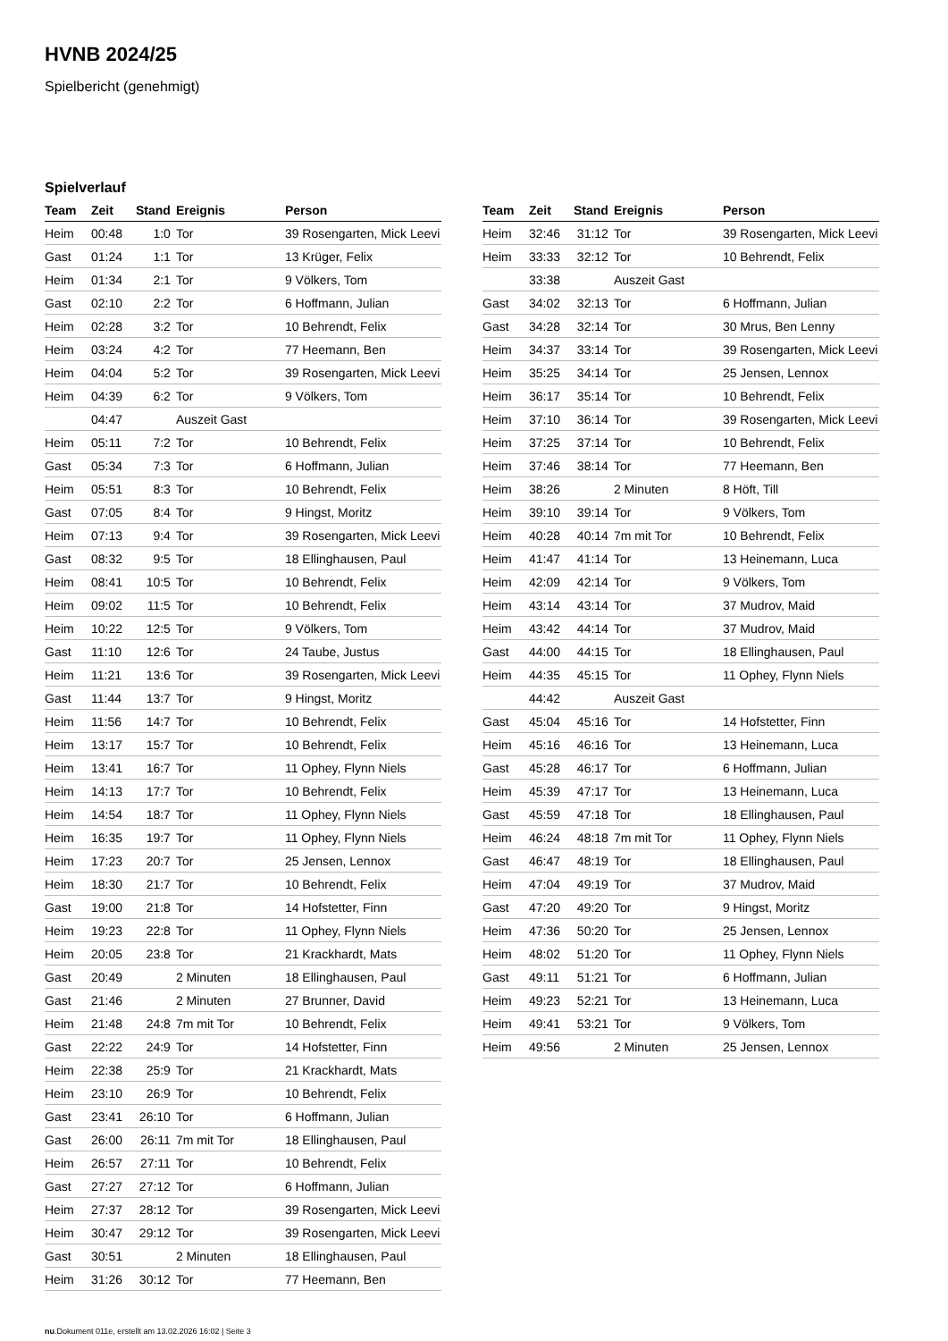HVNB 2024/25
Spielbericht (genehmigt)
Spielverlauf
| Team | Zeit | Stand | Ereignis | Person |
| --- | --- | --- | --- | --- |
| Heim | 00:48 | 1:0 | Tor | 39 Rosengarten, Mick Leevi |
| Gast | 01:24 | 1:1 | Tor | 13 Krüger, Felix |
| Heim | 01:34 | 2:1 | Tor | 9 Völkers, Tom |
| Gast | 02:10 | 2:2 | Tor | 6 Hoffmann, Julian |
| Heim | 02:28 | 3:2 | Tor | 10 Behrendt, Felix |
| Heim | 03:24 | 4:2 | Tor | 77 Heemann, Ben |
| Heim | 04:04 | 5:2 | Tor | 39 Rosengarten, Mick Leevi |
| Heim | 04:39 | 6:2 | Tor | 9 Völkers, Tom |
| | 04:47 | | Auszeit Gast | |
| Heim | 05:11 | 7:2 | Tor | 10 Behrendt, Felix |
| Gast | 05:34 | 7:3 | Tor | 6 Hoffmann, Julian |
| Heim | 05:51 | 8:3 | Tor | 10 Behrendt, Felix |
| Gast | 07:05 | 8:4 | Tor | 9 Hingst, Moritz |
| Heim | 07:13 | 9:4 | Tor | 39 Rosengarten, Mick Leevi |
| Gast | 08:32 | 9:5 | Tor | 18 Ellinghausen, Paul |
| Heim | 08:41 | 10:5 | Tor | 10 Behrendt, Felix |
| Heim | 09:02 | 11:5 | Tor | 10 Behrendt, Felix |
| Heim | 10:22 | 12:5 | Tor | 9 Völkers, Tom |
| Gast | 11:10 | 12:6 | Tor | 24 Taube, Justus |
| Heim | 11:21 | 13:6 | Tor | 39 Rosengarten, Mick Leevi |
| Gast | 11:44 | 13:7 | Tor | 9 Hingst, Moritz |
| Heim | 11:56 | 14:7 | Tor | 10 Behrendt, Felix |
| Heim | 13:17 | 15:7 | Tor | 10 Behrendt, Felix |
| Heim | 13:41 | 16:7 | Tor | 11 Ophey, Flynn Niels |
| Heim | 14:13 | 17:7 | Tor | 10 Behrendt, Felix |
| Heim | 14:54 | 18:7 | Tor | 11 Ophey, Flynn Niels |
| Heim | 16:35 | 19:7 | Tor | 11 Ophey, Flynn Niels |
| Heim | 17:23 | 20:7 | Tor | 25 Jensen, Lennox |
| Heim | 18:30 | 21:7 | Tor | 10 Behrendt, Felix |
| Gast | 19:00 | 21:8 | Tor | 14 Hofstetter, Finn |
| Heim | 19:23 | 22:8 | Tor | 11 Ophey, Flynn Niels |
| Heim | 20:05 | 23:8 | Tor | 21 Krackhardt, Mats |
| Gast | 20:49 | | 2 Minuten | 18 Ellinghausen, Paul |
| Gast | 21:46 | | 2 Minuten | 27 Brunner, David |
| Heim | 21:48 | 24:8 | 7m mit Tor | 10 Behrendt, Felix |
| Gast | 22:22 | 24:9 | Tor | 14 Hofstetter, Finn |
| Heim | 22:38 | 25:9 | Tor | 21 Krackhardt, Mats |
| Heim | 23:10 | 26:9 | Tor | 10 Behrendt, Felix |
| Gast | 23:41 | 26:10 | Tor | 6 Hoffmann, Julian |
| Gast | 26:00 | 26:11 | 7m mit Tor | 18 Ellinghausen, Paul |
| Heim | 26:57 | 27:11 | Tor | 10 Behrendt, Felix |
| Gast | 27:27 | 27:12 | Tor | 6 Hoffmann, Julian |
| Heim | 27:37 | 28:12 | Tor | 39 Rosengarten, Mick Leevi |
| Heim | 30:47 | 29:12 | Tor | 39 Rosengarten, Mick Leevi |
| Gast | 30:51 | | 2 Minuten | 18 Ellinghausen, Paul |
| Heim | 31:26 | 30:12 | Tor | 77 Heemann, Ben |
| Team | Zeit | Stand | Ereignis | Person |
| --- | --- | --- | --- | --- |
| Heim | 32:46 | 31:12 | Tor | 39 Rosengarten, Mick Leevi |
| Heim | 33:33 | 32:12 | Tor | 10 Behrendt, Felix |
| | 33:38 | | Auszeit Gast | |
| Gast | 34:02 | 32:13 | Tor | 6 Hoffmann, Julian |
| Gast | 34:28 | 32:14 | Tor | 30 Mrus, Ben Lenny |
| Heim | 34:37 | 33:14 | Tor | 39 Rosengarten, Mick Leevi |
| Heim | 35:25 | 34:14 | Tor | 25 Jensen, Lennox |
| Heim | 36:17 | 35:14 | Tor | 10 Behrendt, Felix |
| Heim | 37:10 | 36:14 | Tor | 39 Rosengarten, Mick Leevi |
| Heim | 37:25 | 37:14 | Tor | 10 Behrendt, Felix |
| Heim | 37:46 | 38:14 | Tor | 77 Heemann, Ben |
| Heim | 38:26 | | 2 Minuten | 8 Höft, Till |
| Heim | 39:10 | 39:14 | Tor | 9 Völkers, Tom |
| Heim | 40:28 | 40:14 | 7m mit Tor | 10 Behrendt, Felix |
| Heim | 41:47 | 41:14 | Tor | 13 Heinemann, Luca |
| Heim | 42:09 | 42:14 | Tor | 9 Völkers, Tom |
| Heim | 43:14 | 43:14 | Tor | 37 Mudrov, Maid |
| Heim | 43:42 | 44:14 | Tor | 37 Mudrov, Maid |
| Gast | 44:00 | 44:15 | Tor | 18 Ellinghausen, Paul |
| Heim | 44:35 | 45:15 | Tor | 11 Ophey, Flynn Niels |
| | 44:42 | | Auszeit Gast | |
| Gast | 45:04 | 45:16 | Tor | 14 Hofstetter, Finn |
| Heim | 45:16 | 46:16 | Tor | 13 Heinemann, Luca |
| Gast | 45:28 | 46:17 | Tor | 6 Hoffmann, Julian |
| Heim | 45:39 | 47:17 | Tor | 13 Heinemann, Luca |
| Gast | 45:59 | 47:18 | Tor | 18 Ellinghausen, Paul |
| Heim | 46:24 | 48:18 | 7m mit Tor | 11 Ophey, Flynn Niels |
| Gast | 46:47 | 48:19 | Tor | 18 Ellinghausen, Paul |
| Heim | 47:04 | 49:19 | Tor | 37 Mudrov, Maid |
| Gast | 47:20 | 49:20 | Tor | 9 Hingst, Moritz |
| Heim | 47:36 | 50:20 | Tor | 25 Jensen, Lennox |
| Heim | 48:02 | 51:20 | Tor | 11 Ophey, Flynn Niels |
| Gast | 49:11 | 51:21 | Tor | 6 Hoffmann, Julian |
| Heim | 49:23 | 52:21 | Tor | 13 Heinemann, Luca |
| Heim | 49:41 | 53:21 | Tor | 9 Völkers, Tom |
| Heim | 49:56 | | 2 Minuten | 25 Jensen, Lennox |
nu.Dokument 011e, erstellt am 13.02.2026 16:02 | Seite 3